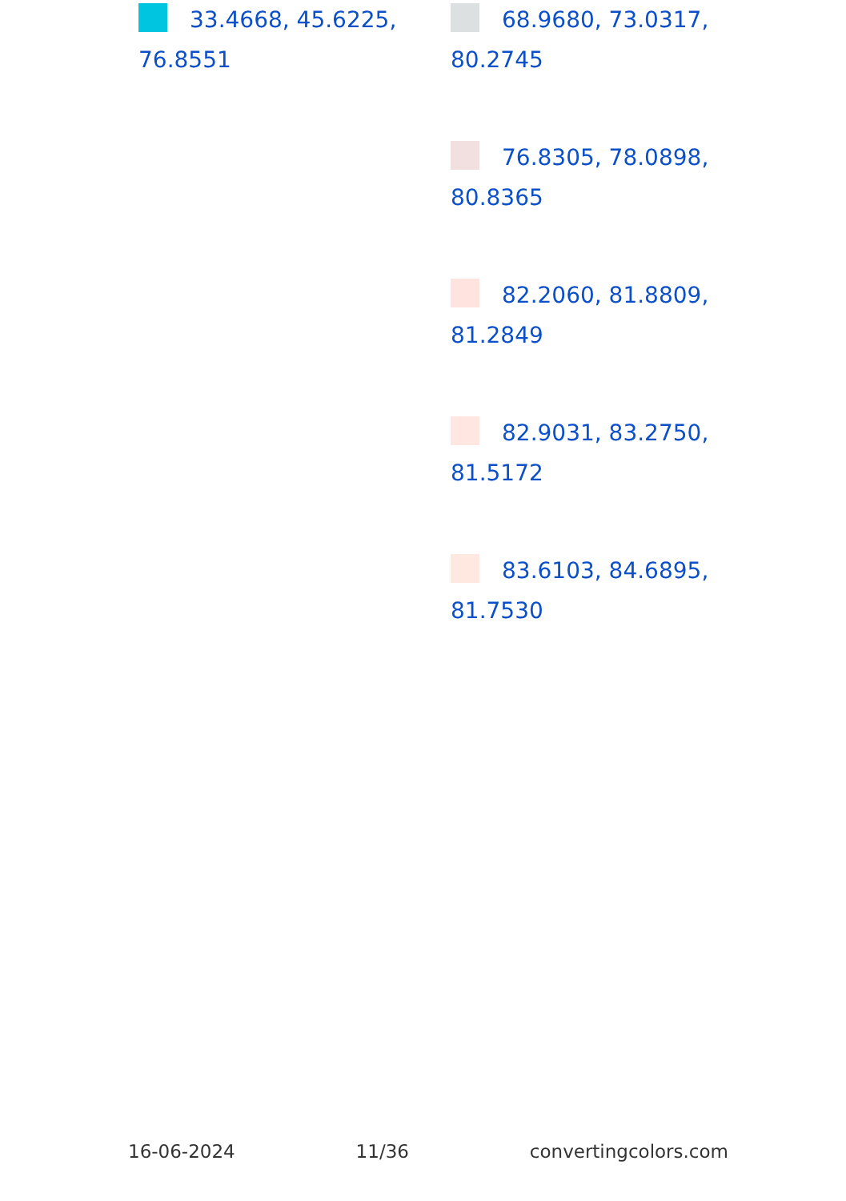33.4668, 45.6225, 76.8551 68.9680, 73.0317, 80.2745
76.8305, 78.0898, 80.8365
82.2060, 81.8809, 81.2849
82.9031, 83.2750, 81.5172
83.6103, 84.6895, 81.7530
16-06-2024 11/36 convertingcolors.com